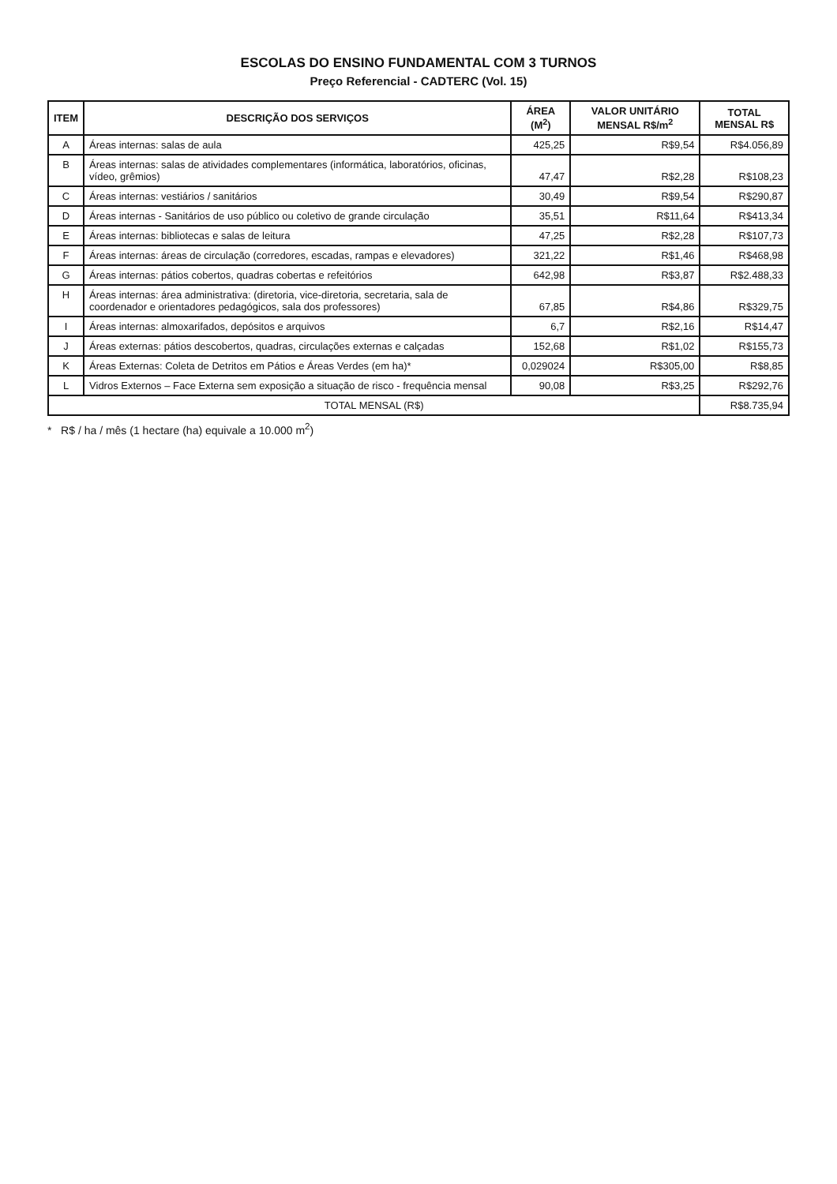ESCOLAS DO ENSINO FUNDAMENTAL COM 3 TURNOS
Preço Referencial - CADTERC (Vol. 15)
| ITEM | DESCRIÇÃO DOS SERVIÇOS | ÁREA (M<sup>2</sup>) | VALOR UNITÁRIO MENSAL R$/m<sup>2</sup> | TOTAL MENSAL R$ |
| --- | --- | --- | --- | --- |
| A | Áreas internas: salas de aula | 425,25 | R$9,54 | R$4.056,89 |
| B | Áreas internas: salas de atividades complementares (informática, laboratórios, oficinas, vídeo, grêmios) | 47,47 | R$2,28 | R$108,23 |
| C | Áreas internas: vestiários / sanitários | 30,49 | R$9,54 | R$290,87 |
| D | Áreas internas - Sanitários de uso público ou coletivo de grande circulação | 35,51 | R$11,64 | R$413,34 |
| E | Áreas internas: bibliotecas e salas de leitura | 47,25 | R$2,28 | R$107,73 |
| F | Áreas internas: áreas de circulação (corredores, escadas, rampas e elevadores) | 321,22 | R$1,46 | R$468,98 |
| G | Áreas internas: pátios cobertos, quadras cobertas e refeitórios | 642,98 | R$3,87 | R$2.488,33 |
| H | Áreas internas: área administrativa: (diretoria, vice-diretoria, secretaria, sala de coordenador e orientadores pedagógicos, sala dos professores) | 67,85 | R$4,86 | R$329,75 |
| I | Áreas internas: almoxarifados, depósitos e arquivos | 6,7 | R$2,16 | R$14,47 |
| J | Áreas externas: pátios descobertos, quadras, circulações externas e calçadas | 152,68 | R$1,02 | R$155,73 |
| K | Áreas Externas: Coleta de Detritos em Pátios e Áreas Verdes (em ha)* | 0,029024 | R$305,00 | R$8,85 |
| L | Vidros Externos – Face Externa sem exposição a situação de risco - frequência mensal | 90,08 | R$3,25 | R$292,76 |
| TOTAL MENSAL (R$) | | | | R$8.735,94 |
* R$ / ha / mês (1 hectare (ha) equivale a 10.000 m<sup>2</sup>)